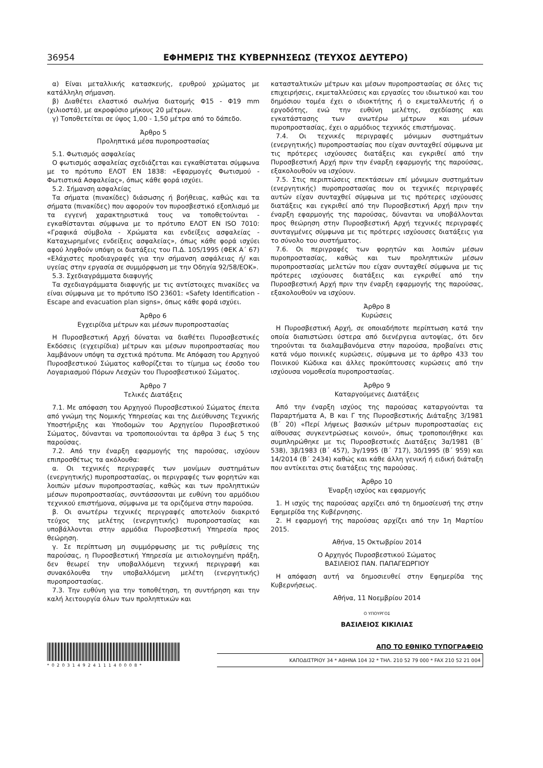36954 ΕΦΗΜΕΡΙΣ ΤΗΣ ΚΥΒΕΡΝΗΣΕΩΣ (ΤΕΥΧΟΣ ΔΕΥΤΕΡΟ)
α) Είναι μεταλλικής κατασκευής, ερυθρού χρώματος με κατάλληλη σήμανση.
β) Διαθέτει ελαστικό σωλήνα διατομής Φ15 - Φ19 mm (χιλιοστά), με ακροφύσιο μήκους 20 μέτρων.
γ) Τοποθετείται σε ύψος 1,00 - 1,50 μέτρα από το δάπεδο.
Άρθρο 5
Προληπτικά μέσα πυροπροστασίας
5.1. Φωτισμός ασφαλείας
Ο φωτισμός ασφαλείας σχεδιάζεται και εγκαθίσταται σύμφωνα με το πρότυπο ΕΛΟΤ ΕΝ 1838: «Εφαρμογές Φωτισμού - Φωτιστικά Ασφαλείας», όπως κάθε φορά ισχύει.
5.2. Σήμανση ασφαλείας
Τα σήματα (πινακίδες) διάσωσης ή βοήθειας, καθώς και τα σήματα (πινακίδες) που αφορούν τον πυροσβεστικό εξοπλισμό με τα εγγενή χαρακτηριστικά τους να τοποθετούνται - εγκαθίστανται σύμφωνα με το πρότυπο ΕΛΟΤ ΕΝ ISO 7010: «Γραφικά σύμβολα - Χρώματα και ενδείξεις ασφαλείας - Καταχωρημένες ενδείξεις ασφαλείας», όπως κάθε φορά ισχύει αφού ληφθούν υπόψη οι διατάξεις του Π.Δ. 105/1995 (ΦΕΚ Α΄ 67) «Ελάχιστες προδιαγραφές για την σήμανση ασφάλειας ή/ και υγείας στην εργασία σε συμμόρφωση με την Οδηγία 92/58/ΕΟΚ».
5.3. Σχεδιαγράμματα διαφυγής
Τα σχεδιαγράμματα διαφυγής με τις αντίστοιχες πινακίδες να είναι σύμφωνα με το πρότυπο ISO 23601: «Safety Identification - Escape and evacuation plan signs», όπως κάθε φορά ισχύει.
Άρθρο 6
Εγχειρίδια μέτρων και μέσων πυροπροστασίας
Η Πυροσβεστική Αρχή δύναται να διαθέτει Πυροσβεστικές Εκδόσεις (εγχειρίδια) μέτρων και μέσων πυροπροστασίας που λαμβάνουν υπόψη τα σχετικά πρότυπα. Με Απόφαση του Αρχηγού Πυροσβεστικού Σώματος καθορίζεται το τίμημα ως έσοδο του Λογαριασμού Πόρων Λεσχών του Πυροσβεστικού Σώματος.
Άρθρο 7
Τελικές Διατάξεις
7.1. Με απόφαση του Αρχηγού Πυροσβεστικού Σώματος έπειτα από γνώμη της Νομικής Υπηρεσίας και της Διεύθυνσης Τεχνικής Υποστήριξης και Υποδομών του Αρχηγείου Πυροσβεστικού Σώματος, δύνανται να τροποποιούνται τα άρθρα 3 έως 5 της παρούσας.
7.2. Από την έναρξη εφαρμογής της παρούσας, ισχύουν επιπροσθέτως τα ακόλουθα:
α. Οι τεχνικές περιγραφές των μονίμων συστημάτων (ενεργητικής) πυροπροστασίας, οι περιγραφές των φορητών και λοιπών μέσων πυροπροστασίας, καθώς και των προληπτικών μέσων πυροπροστασίας, συντάσσονται με ευθύνη του αρμόδιου τεχνικού επιστήμονα, σύμφωνα με τα οριζόμενα στην παρούσα.
β. Οι ανωτέρω τεχνικές περιγραφές αποτελούν διακριτό τεύχος της μελέτης (ενεργητικής) πυροπροστασίας και υποβάλλονται στην αρμόδια Πυροσβεστική Υπηρεσία προς θεώρηση.
γ. Σε περίπτωση μη συμμόρφωσης με τις ρυθμίσεις της παρούσας, η Πυροσβεστική Υπηρεσία με αιτιολογημένη πράξη, δεν θεωρεί την υποβαλλόμενη τεχνική περιγραφή και συνακόλουθα την υποβαλλόμενη μελέτη (ενεργητικής) πυροπροστασίας.
7.3. Την ευθύνη για την τοποθέτηση, τη συντήρηση και την καλή λειτουργία όλων των προληπτικών και
κατασταλτικών μέτρων και μέσων πυροπροστασίας σε όλες τις επιχειρήσεις, εκμεταλλεύσεις και εργασίες του ιδιωτικού και του δημόσιου τομέα έχει ο ιδιοκτήτης ή ο εκμεταλλευτής ή ο εργοδότης, ενώ την ευθύνη μελέτης, σχεδίασης και εγκατάστασης των ανωτέρω μέτρων και μέσων πυροπροστασίας, έχει ο αρμόδιος τεχνικός επιστήμονας.
7.4. Οι τεχνικές περιγραφές μόνιμων συστημάτων (ενεργητικής) πυροπροστασίας που είχαν συνταχθεί σύμφωνα με τις πρότερες ισχύουσες διατάξεις και εγκριθεί από την Πυροσβεστική Αρχή πριν την έναρξη εφαρμογής της παρούσας, εξακολουθούν να ισχύουν.
7.5. Στις περιπτώσεις επεκτάσεων επί μόνιμων συστημάτων (ενεργητικής) πυροπροστασίας που οι τεχνικές περιγραφές αυτών είχαν συνταχθεί σύμφωνα με τις πρότερες ισχύουσες διατάξεις και εγκριθεί από την Πυροσβεστική Αρχή πριν την έναρξη εφαρμογής της παρούσας, δύνανται να υποβάλλονται προς θεώρηση στην Πυροσβεστική Αρχή τεχνικές περιγραφές συνταγμένες σύμφωνα με τις πρότερες ισχύουσες διατάξεις για το σύνολο του συστήματος.
7.6. Οι περιγραφές των φορητών και λοιπών μέσων πυροπροστασίας, καθώς και των προληπτικών μέσων πυροπροστασίας μελετών που είχαν συνταχθεί σύμφωνα με τις πρότερες ισχύουσες διατάξεις και εγκριθεί από την Πυροσβεστική Αρχή πριν την έναρξη εφαρμογής της παρούσας, εξακολουθούν να ισχύουν.
Άρθρο 8
Κυρώσεις
Η Πυροσβεστική Αρχή, σε οποιαδήποτε περίπτωση κατά την οποία διαπιστώσει ύστερα από διενέργεια αυτοψίας, ότι δεν τηρούνται τα διαλαμβανόμενα στην παρούσα, προβαίνει στις κατά νόμο ποινικές κυρώσεις, σύμφωνα με το άρθρο 433 του Ποινικού Κώδικα και άλλες προκύπτουσες κυρώσεις από την ισχύουσα νομοθεσία πυροπροστασίας.
Άρθρο 9
Καταργούμενες Διατάξεις
Από την έναρξη ισχύος της παρούσας καταργούνται τα Παραρτήματα Α, Β και Γ της Πυροσβεστικής Διάταξης 3/1981 (Β΄ 20) «Περί λήψεως βασικών μέτρων πυροπροστασίας εις αίθουσας συγκεντρώσεως κοινού», όπως τροποποιήθηκε και συμπληρώθηκε με τις Πυροσβεστικές Διατάξεις 3α/1981 (Β΄ 538), 3β/1983 (Β΄ 457), 3γ/1995 (Β΄ 717), 3δ/1995 (Β΄ 959) και 14/2014 (Β΄ 2434) καθώς και κάθε άλλη γενική ή ειδική διάταξη που αντίκειται στις διατάξεις της παρούσας.
Άρθρο 10
Έναρξη ισχύος και εφαρμογής
1. Η ισχύς της παρούσας αρχίζει από τη δημοσίευσή της στην Εφημερίδα της Κυβέρνησης.
2. Η εφαρμογή της παρούσας αρχίζει από την 1η Μαρτίου 2015.
Αθήνα, 15 Οκτωβρίου 2014
Ο Αρχηγός Πυροσβεστικού Σώματος
ΒΑΣΙΛΕΙΟΣ ΠΑΝ. ΠΑΠΑΓΕΩΡΓΙΟΥ
Η απόφαση αυτή να δημοσιευθεί στην Εφημερίδα της Κυβερνήσεως.
Αθήνα, 11 Νοεμβρίου 2014
Ο ΥΠΟΥΡΓΟΣ
ΒΑΣΙΛΕΙΟΣ ΚΙΚΙΛΙΑΣ
*02031492411140008*
ΑΠΟ ΤΟ ΕΘΝΙΚΟ ΤΥΠΟΓΡΑΦΕΙΟ
ΚΑΠΟΔΙΣΤΡΙΟΥ 34 * ΑΘΗΝΑ 104 32 * ΤΗΛ. 210 52 79 000 * FAX 210 52 21 004